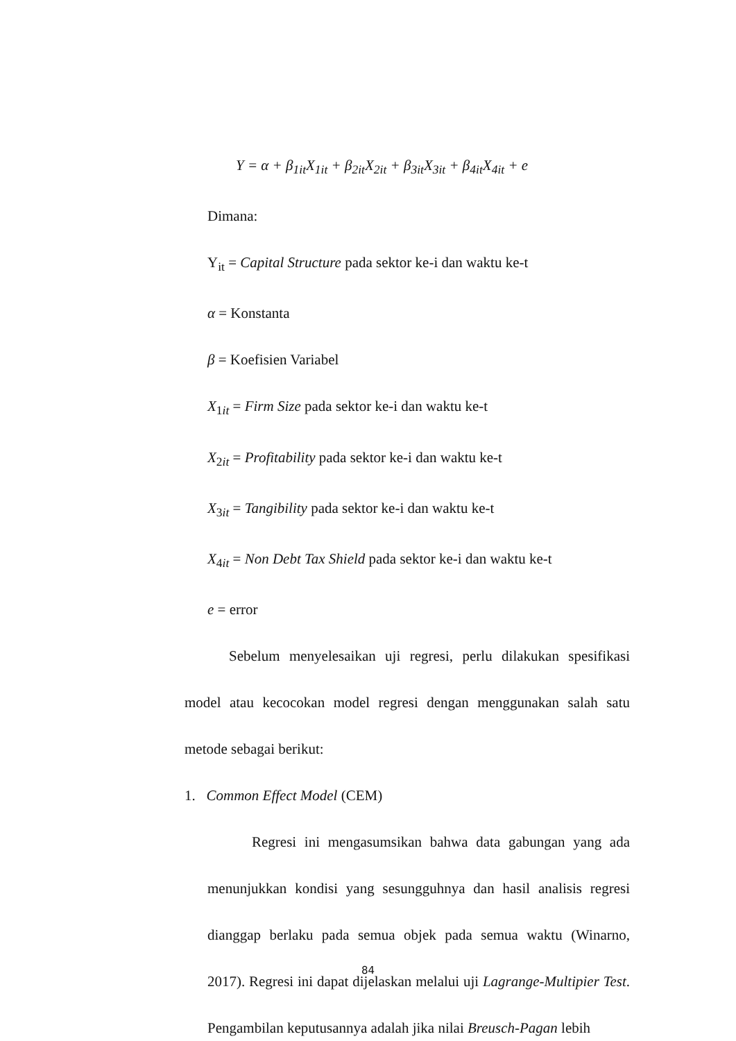Y = α + β<sub>1it</sub>X<sub>1it</sub> + β<sub>2it</sub>X<sub>2it</sub> + β<sub>3it</sub>X<sub>3it</sub> + β<sub>4it</sub>X<sub>4it</sub> + e
Dimana:
Y<sub>it</sub> = Capital Structure pada sektor ke-i dan waktu ke-t
α = Konstanta
β = Koefisien Variabel
X<sub>1it</sub> = Firm Size pada sektor ke-i dan waktu ke-t
X<sub>2it</sub> = Profitability pada sektor ke-i dan waktu ke-t
X<sub>3it</sub> = Tangibility pada sektor ke-i dan waktu ke-t
X<sub>4it</sub> = Non Debt Tax Shield pada sektor ke-i dan waktu ke-t
e = error
Sebelum menyelesaikan uji regresi, perlu dilakukan spesifikasi model atau kecocokan model regresi dengan menggunakan salah satu metode sebagai berikut:
1. Common Effect Model (CEM)
Regresi ini mengasumsikan bahwa data gabungan yang ada menunjukkan kondisi yang sesungguhnya dan hasil analisis regresi dianggap berlaku pada semua objek pada semua waktu (Winarno, 2017). Regresi ini dapat dijelaskan melalui uji Lagrange-Multipier Test. Pengambilan keputusannya adalah jika nilai Breusch-Pagan lebih
84